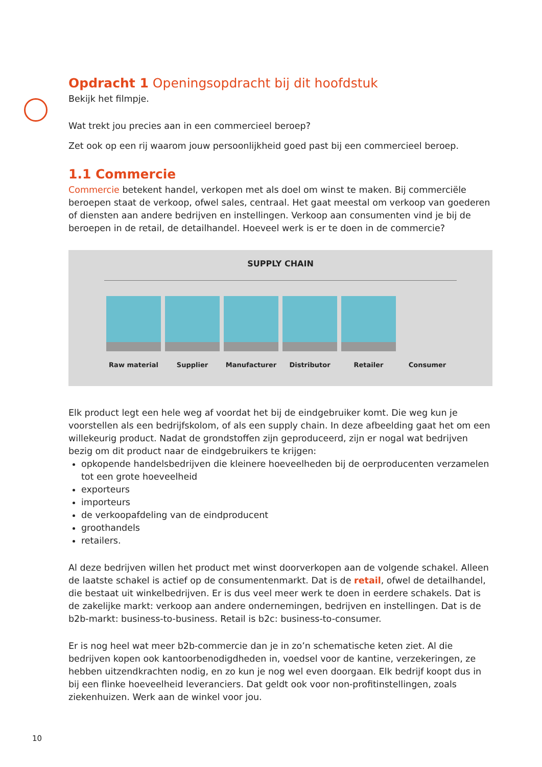Opdracht 1 Openingsopdracht bij dit hoofdstuk
Bekijk het filmpje.
Wat trekt jou precies aan in een commercieel beroep?
Zet ook op een rij waarom jouw persoonlijkheid goed past bij een commercieel beroep.
1.1 Commercie
Commercie betekent handel, verkopen met als doel om winst te maken. Bij commerciële beroepen staat de verkoop, ofwel sales, centraal. Het gaat meestal om verkoop van goederen of diensten aan andere bedrijven en instellingen. Verkoop aan consumenten vind je bij de beroepen in de retail, de detailhandel. Hoeveel werk is er te doen in de commercie?
SUPPLY CHAIN
Raw material Supplier Manufacturer Distributor Retailer Consumer
Elk product legt een hele weg af voordat het bij de eindgebruiker komt. Die weg kun je voorstellen als een bedrijfskolom, of als een supply chain. In deze afbeelding gaat het om een willekeurig product. Nadat de grondstoffen zijn geproduceerd, zijn er nogal wat bedrijven bezig om dit product naar de eindgebruikers te krijgen:
opkopende handelsbedrijven die kleinere hoeveelheden bij de oerproducenten verzamelen tot een grote hoeveelheid
exporteurs
importeurs
de verkoopafdeling van de eindproducent
groothandels
retailers.
Al deze bedrijven willen het product met winst doorverkopen aan de volgende schakel. Alleen de laatste schakel is actief op de consumentenmarkt. Dat is de retail, ofwel de detailhandel, die bestaat uit winkelbedrijven. Er is dus veel meer werk te doen in eerdere schakels. Dat is de zakelijke markt: verkoop aan andere ondernemingen, bedrijven en instellingen. Dat is de b2b-markt: business-to-business. Retail is b2c: business-to-consumer.
Er is nog heel wat meer b2b-commercie dan je in zo’n schematische keten ziet. Al die bedrijven kopen ook kantoorbenodigdheden in, voedsel voor de kantine, verzekeringen, ze hebben uitzendkrachten nodig, en zo kun je nog wel even doorgaan. Elk bedrijf koopt dus in bij een flinke hoeveelheid leveranciers. Dat geldt ook voor non-profitinstellingen, zoals ziekenhuizen. Werk aan de winkel voor jou.
10